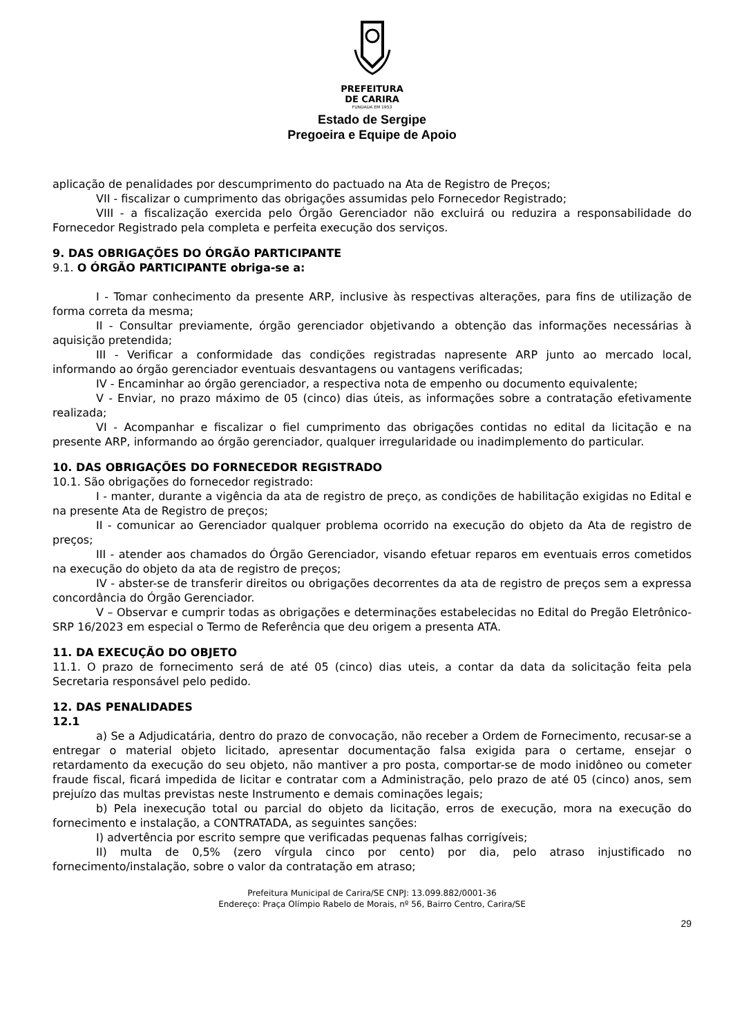PREFEITURA
DE CARIRA
FUNDADA EM 1953
Estado de Sergipe
Pregoeira e Equipe de Apoio
aplicação de penalidades por descumprimento do pactuado na Ata de Registro de Preços;
VII - fiscalizar o cumprimento das obrigações assumidas pelo Fornecedor Registrado;
VIII - a fiscalização exercida pelo Órgão Gerenciador não excluirá ou reduzira a responsabilidade do Fornecedor Registrado pela completa e perfeita execução dos serviços.
9. DAS OBRIGAÇÕES DO ÓRGÃO PARTICIPANTE
9.1. O ÓRGÃO PARTICIPANTE obriga-se a:
I - Tomar conhecimento da presente ARP, inclusive às respectivas alterações, para fins de utilização de forma correta da mesma;
II - Consultar previamente, órgão gerenciador objetivando a obtenção das informações necessárias à aquisição pretendida;
III - Verificar a conformidade das condições registradas napresente ARP junto ao mercado local, informando ao órgão gerenciador eventuais desvantagens ou vantagens verificadas;
IV - Encaminhar ao órgão gerenciador, a respectiva nota de empenho ou documento equivalente;
V - Enviar, no prazo máximo de 05 (cinco) dias úteis, as informações sobre a contratação efetivamente realizada;
VI - Acompanhar e fiscalizar o fiel cumprimento das obrigações contidas no edital da licitação e na presente ARP, informando ao órgão gerenciador, qualquer irregularidade ou inadimplemento do particular.
10. DAS OBRIGAÇÕES DO FORNECEDOR REGISTRADO
10.1. São obrigações do fornecedor registrado:
I - manter, durante a vigência da ata de registro de preço, as condições de habilitação exigidas no Edital e na presente Ata de Registro de preços;
II - comunicar ao Gerenciador qualquer problema ocorrido na execução do objeto da Ata de registro de preços;
III - atender aos chamados do Órgão Gerenciador, visando efetuar reparos em eventuais erros cometidos na execução do objeto da ata de registro de preços;
IV - abster-se de transferir direitos ou obrigações decorrentes da ata de registro de preços sem a expressa concordância do Órgão Gerenciador.
V – Observar e cumprir todas as obrigações e determinações estabelecidas no Edital do Pregão Eletrônico-SRP 16/2023 em especial o Termo de Referência que deu origem a presenta ATA.
11. DA EXECUÇÃO DO OBJETO
11.1. O prazo de fornecimento será de até 05 (cinco) dias uteis, a contar da data da solicitação feita pela Secretaria responsável pelo pedido.
12. DAS PENALIDADES
12.1
a) Se a Adjudicatária, dentro do prazo de convocação, não receber a Ordem de Fornecimento, recusar-se a entregar o material objeto licitado, apresentar documentação falsa exigida para o certame, ensejar o retardamento da execução do seu objeto, não mantiver a pro posta, comportar-se de modo inidôneo ou cometer fraude fiscal, ficará impedida de licitar e contratar com a Administração, pelo prazo de até 05 (cinco) anos, sem prejuízo das multas previstas neste Instrumento e demais cominações legais;
b) Pela inexecução total ou parcial do objeto da licitação, erros de execução, mora na execução do fornecimento e instalação, a CONTRATADA, as seguintes sanções:
I) advertência por escrito sempre que verificadas pequenas falhas corrigíveis;
II) multa de 0,5% (zero vírgula cinco por cento) por dia, pelo atraso injustificado no fornecimento/instalação, sobre o valor da contratação em atraso;
Prefeitura Municipal de Carira/SE CNPJ: 13.099.882/0001-36
Endereço: Praça Olímpio Rabelo de Morais, nº 56, Bairro Centro, Carira/SE
29